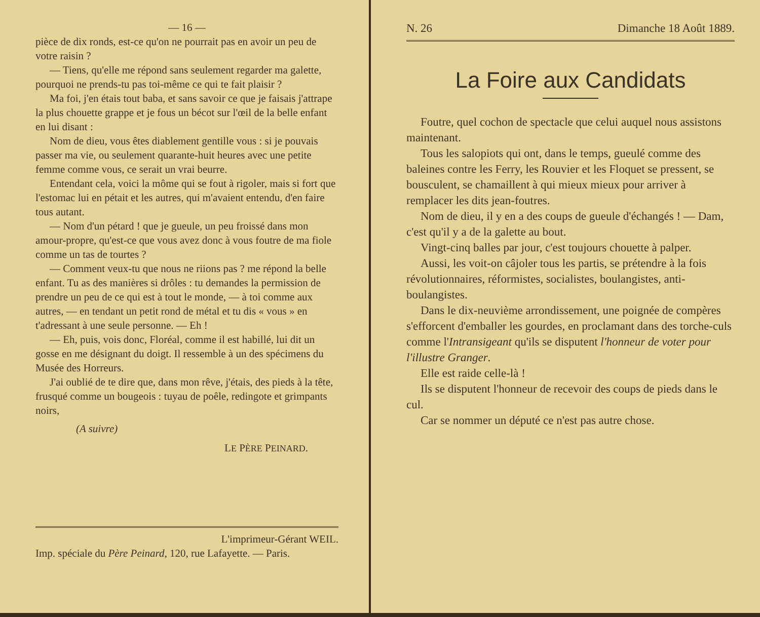— 16 —
pièce de dix ronds, est-ce qu'on ne pourrait pas en avoir un peu de votre raisin ?
— Tiens, qu'elle me répond sans seulement regarder ma galette, pourquoi ne prends-tu pas toi-même ce qui te fait plaisir ?
Ma foi, j'en étais tout baba, et sans savoir ce que je faisais j'attrape la plus chouette grappe et je fous un bécot sur l'œil de la belle enfant en lui disant :
Nom de dieu, vous êtes diablement gentille vous : si je pouvais passer ma vie, ou seulement quarante-huit heures avec une petite femme comme vous, ce serait un vrai beurre.
Entendant cela, voici la môme qui se fout à rigoler, mais si fort que l'estomac lui en pétait et les autres, qui m'avaient entendu, d'en faire tous autant.
— Nom d'un pétard ! que je gueule, un peu froissé dans mon amour-propre, qu'est-ce que vous avez donc à vous foutre de ma fiole comme un tas de tourtes ?
— Comment veux-tu que nous ne riions pas ? me répond la belle enfant. Tu as des manières si drôles : tu demandes la permission de prendre un peu de ce qui est à tout le monde, — à toi comme aux autres, — en tendant un petit rond de métal et tu dis « vous » en t'adressant à une seule personne. — Eh !
— Eh, puis, vois donc, Floréal, comme il est habillé, lui dit un gosse en me désignant du doigt. Il ressemble à un des spécimens du Musée des Horreurs.
J'ai oublié de te dire que, dans mon rêve, j'étais, des pieds à la tête, frusqué comme un bougeois : tuyau de poêle, redingote et grimpants noirs,
(A suivre)
LE PÈRE PEINARD.
L'imprimeur-Gérant WEIL.
Imp. spéciale du Père Peinard, 120, rue Lafayette. — Paris.
N. 26 Dimanche 18 Août 1889.
La Foire aux Candidats
Foutre, quel cochon de spectacle que celui auquel nous assistons maintenant.
Tous les salopiots qui ont, dans le temps, gueulé comme des baleines contre les Ferry, les Rouvier et les Floquet se pressent, se bousculent, se chamaillent à qui mieux mieux pour arriver à remplacer les dits jean-foutres.
Nom de dieu, il y en a des coups de gueule d'échangés ! — Dam, c'est qu'il y a de la galette au bout.
Vingt-cinq balles par jour, c'est toujours chouette à palper.
Aussi, les voit-on câjoler tous les partis, se prétendre à la fois révolutionnaires, réformistes, socialistes, boulangistes, anti-boulangistes.
Dans le dix-neuvième arrondissement, une poignée de compères s'efforcent d'emballer les gourdes, en proclamant dans des torche-culs comme l'Intransigeant qu'ils se disputent l'honneur de voter pour l'illustre Granger.
Elle est raide celle-là !
Ils se disputent l'honneur de recevoir des coups de pieds dans le cul.
Car se nommer un député ce n'est pas autre chose.